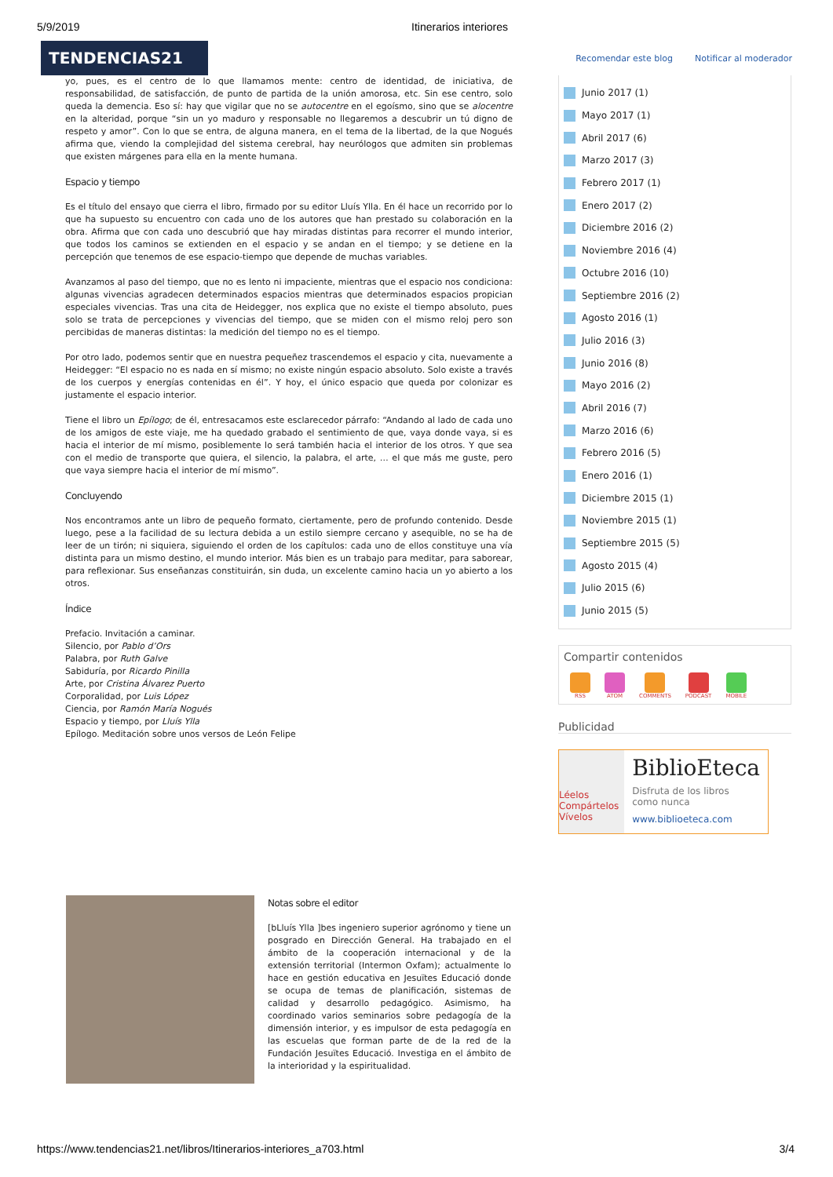5/9/2019 Itinerarios interiores
TENDENCIAS21
Recomendar este blog Notificar al moderador
yo, pues, es el centro de lo que llamamos mente: centro de identidad, de iniciativa, de responsabilidad, de satisfacción, de punto de partida de la unión amorosa, etc. Sin ese centro, solo queda la demencia. Eso sí: hay que vigilar que no se autocentre en el egoísmo, sino que se alocentre en la alteridad, porque “sin un yo maduro y responsable no llegaremos a descubrir un tú digno de respeto y amor”. Con lo que se entra, de alguna manera, en el tema de la libertad, de la que Nogués afirma que, viendo la complejidad del sistema cerebral, hay neurólogos que admiten sin problemas que existen márgenes para ella en la mente humana.
Espacio y tiempo
Es el título del ensayo que cierra el libro, firmado por su editor Lluís Ylla. En él hace un recorrido por lo que ha supuesto su encuentro con cada uno de los autores que han prestado su colaboración en la obra. Afirma que con cada uno descubrió que hay miradas distintas para recorrer el mundo interior, que todos los caminos se extienden en el espacio y se andan en el tiempo; y se detiene en la percepción que tenemos de ese espacio-tiempo que depende de muchas variables.
Avanzamos al paso del tiempo, que no es lento ni impaciente, mientras que el espacio nos condiciona: algunas vivencias agradecen determinados espacios mientras que determinados espacios propician especiales vivencias. Tras una cita de Heidegger, nos explica que no existe el tiempo absoluto, pues solo se trata de percepciones y vivencias del tiempo, que se miden con el mismo reloj pero son percibidas de maneras distintas: la medición del tiempo no es el tiempo.
Por otro lado, podemos sentir que en nuestra pequeñez trascendemos el espacio y cita, nuevamente a Heidegger: “El espacio no es nada en sí mismo; no existe ningún espacio absoluto. Solo existe a través de los cuerpos y energías contenidas en él”. Y hoy, el único espacio que queda por colonizar es justamente el espacio interior.
Tiene el libro un Epílogo; de él, entresacamos este esclarecedor párrafo: “Andando al lado de cada uno de los amigos de este viaje, me ha quedado grabado el sentimiento de que, vaya donde vaya, si es hacia el interior de mí mismo, posiblemente lo será también hacia el interior de los otros. Y que sea con el medio de transporte que quiera, el silencio, la palabra, el arte, … el que más me guste, pero que vaya siempre hacia el interior de mí mismo”.
Concluyendo
Nos encontramos ante un libro de pequeño formato, ciertamente, pero de profundo contenido. Desde luego, pese a la facilidad de su lectura debida a un estilo siempre cercano y asequible, no se ha de leer de un tirón; ni siquiera, siguiendo el orden de los capítulos: cada uno de ellos constituye una vía distinta para un mismo destino, el mundo interior. Más bien es un trabajo para meditar, para saborear, para reflexionar. Sus enseñanzas constituirán, sin duda, un excelente camino hacia un yo abierto a los otros.
Índice
Prefacio. Invitación a caminar.
Silencio, por Pablo d’Ors
Palabra, por Ruth Galve
Sabiduría, por Ricardo Pinilla
Arte, por Cristina Álvarez Puerto
Corporalidad, por Luis López
Ciencia, por Ramón María Nogués
Espacio y tiempo, por Lluís Ylla
Epílogo. Meditación sobre unos versos de León Felipe
Junio 2017 (1)
Mayo 2017 (1)
Abril 2017 (6)
Marzo 2017 (3)
Febrero 2017 (1)
Enero 2017 (2)
Diciembre 2016 (2)
Noviembre 2016 (4)
Octubre 2016 (10)
Septiembre 2016 (2)
Agosto 2016 (1)
Julio 2016 (3)
Junio 2016 (8)
Mayo 2016 (2)
Abril 2016 (7)
Marzo 2016 (6)
Febrero 2016 (5)
Enero 2016 (1)
Diciembre 2015 (1)
Noviembre 2015 (1)
Septiembre 2015 (5)
Agosto 2015 (4)
Julio 2015 (6)
Junio 2015 (5)
Compartir contenidos
RSS ATOM COMMENTS PODCAST MOBILE
Publicidad
Léelos Compártelos Vívelos
BiblioEteca
Disfruta de los libros
como nunca
www.biblioeteca.com
Notas sobre el editor
[bLluís Ylla ]bes ingeniero superior agrónomo y tiene un posgrado en Dirección General. Ha trabajado en el ámbito de la cooperación internacional y de la extensión territorial (Intermon Oxfam); actualmente lo hace en gestión educativa en Jesuïtes Educació donde se ocupa de temas de planificación, sistemas de calidad y desarrollo pedagógico. Asimismo, ha coordinado varios seminarios sobre pedagogía de la dimensión interior, y es impulsor de esta pedagogía en las escuelas que forman parte de de la red de la Fundación Jesuïtes Educació. Investiga en el ámbito de la interioridad y la espiritualidad.
https://www.tendencias21.net/libros/Itinerarios-interiores_a703.html 3/4